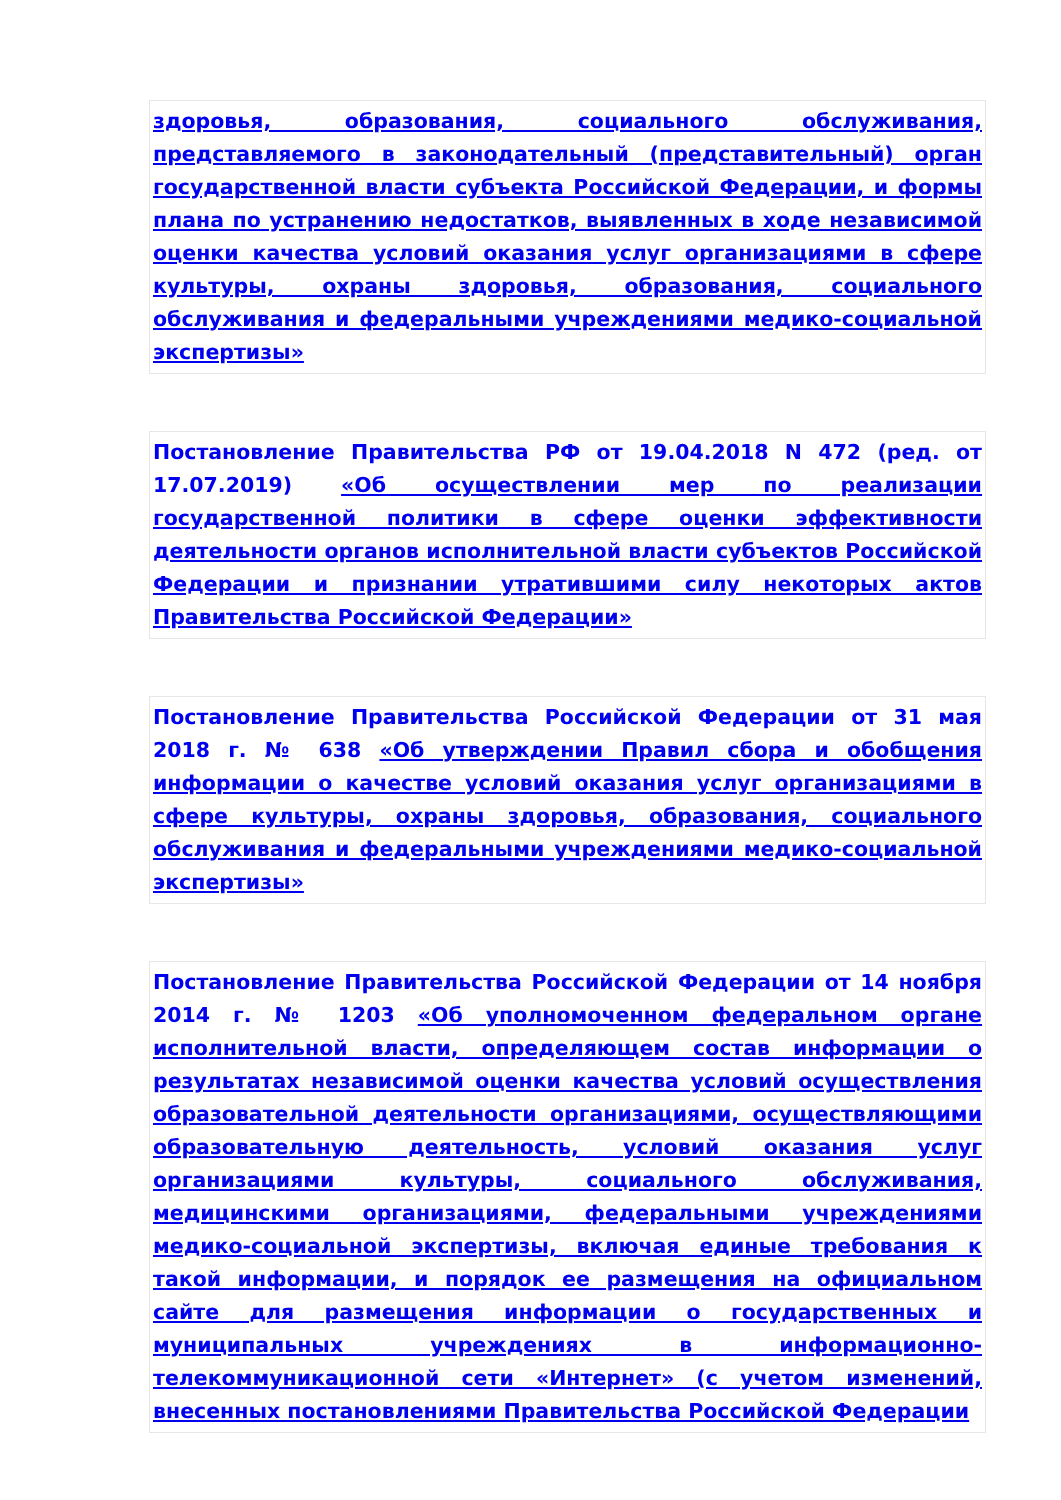здоровья, образования, социального обслуживания, представляемого в законодательный (представительный) орган государственной власти субъекта Российской Федерации, и формы плана по устранению недостатков, выявленных в ходе независимой оценки качества условий оказания услуг организациями в сфере культуры, охраны здоровья, образования, социального обслуживания и федеральными учреждениями медико-социальной экспертизы»
Постановление Правительства РФ от 19.04.2018 N 472 (ред. от 17.07.2019) «Об осуществлении мер по реализации государственной политики в сфере оценки эффективности деятельности органов исполнительной власти субъектов Российской Федерации и признании утратившими силу некоторых актов Правительства Российской Федерации»
Постановление Правительства Российской Федерации от 31 мая 2018 г. № 638 «Об утверждении Правил сбора и обобщения информации о качестве условий оказания услуг организациями в сфере культуры, охраны здоровья, образования, социального обслуживания и федеральными учреждениями медико-социальной экспертизы»
Постановление Правительства Российской Федерации от 14 ноября 2014 г. № 1203 «Об уполномоченном федеральном органе исполнительной власти, определяющем состав информации о результатах независимой оценки качества условий осуществления образовательной деятельности организациями, осуществляющими образовательную деятельность, условий оказания услуг организациями культуры, социального обслуживания, медицинскими организациями, федеральными учреждениями медико-социальной экспертизы, включая единые требования к такой информации, и порядок ее размещения на официальном сайте для размещения информации о государственных и муниципальных учреждениях в информационно-телекоммуникационной сети «Интернет» (с учетом изменений, внесенных постановлениями Правительства Российской Федерации